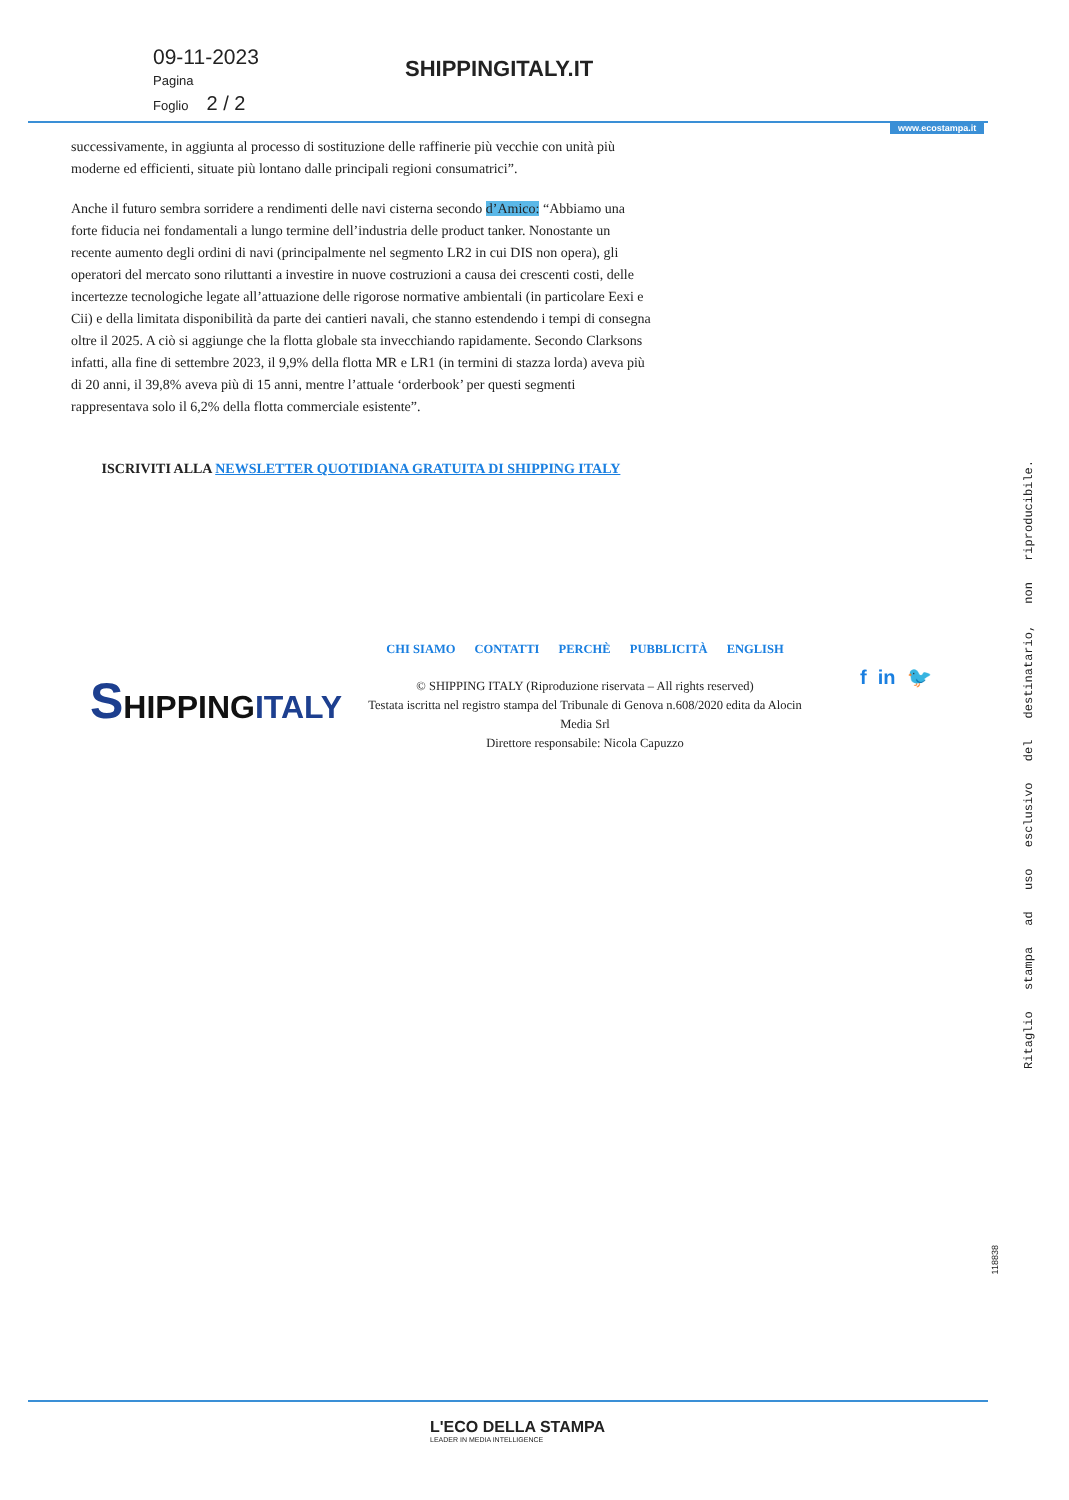09-11-2023
Pagina
Foglio 2 / 2
SHIPPINGITALY.IT
www.ecostampa.it
successivamente, in aggiunta al processo di sostituzione delle raffinerie più vecchie con unità più moderne ed efficienti, situate più lontano dalle principali regioni consumatrici”.
Anche il futuro sembra sorridere a rendimenti delle navi cisterna secondo d’Amico: “Abbiamo una forte fiducia nei fondamentali a lungo termine dell’industria delle product tanker. Nonostante un recente aumento degli ordini di navi (principalmente nel segmento LR2 in cui DIS non opera), gli operatori del mercato sono riluttanti a investire in nuove costruzioni a causa dei crescenti costi, delle incertezze tecnologiche legate all’attuazione delle rigorose normative ambientali (in particolare Eexi e Cii) e della limitata disponibilità da parte dei cantieri navali, che stanno estendendo i tempi di consegna oltre il 2025. A ciò si aggiunge che la flotta globale sta invecchiando rapidamente. Secondo Clarksons infatti, alla fine di settembre 2023, il 9,9% della flotta MR e LR1 (in termini di stazza lorda) aveva più di 20 anni, il 39,8% aveva più di 15 anni, mentre l’attuale ‘orderbook’ per questi segmenti rappresentava solo il 6,2% della flotta commerciale esistente”.
ISCRIVITI ALLA NEWSLETTER QUOTIDIANA GRATUITA DI SHIPPING ITALY
SHIPPINGITALY
CHI SIAMO CONTATTI PERCHÈ PUBBLICITÀ ENGLISH
© SHIPPING ITALY (Riproduzione riservata – All rights reserved)
Testata iscritta nel registro stampa del Tribunale di Genova n.608/2020 edita da Alocin Media Srl
Direttore responsabile: Nicola Capuzzo
f in 🐦
Ritaglio stampa ad uso esclusivo del destinatario, non riproducibile.
118838
L'ECO DELLA STAMPA
LEADER IN MEDIA INTELLIGENCE